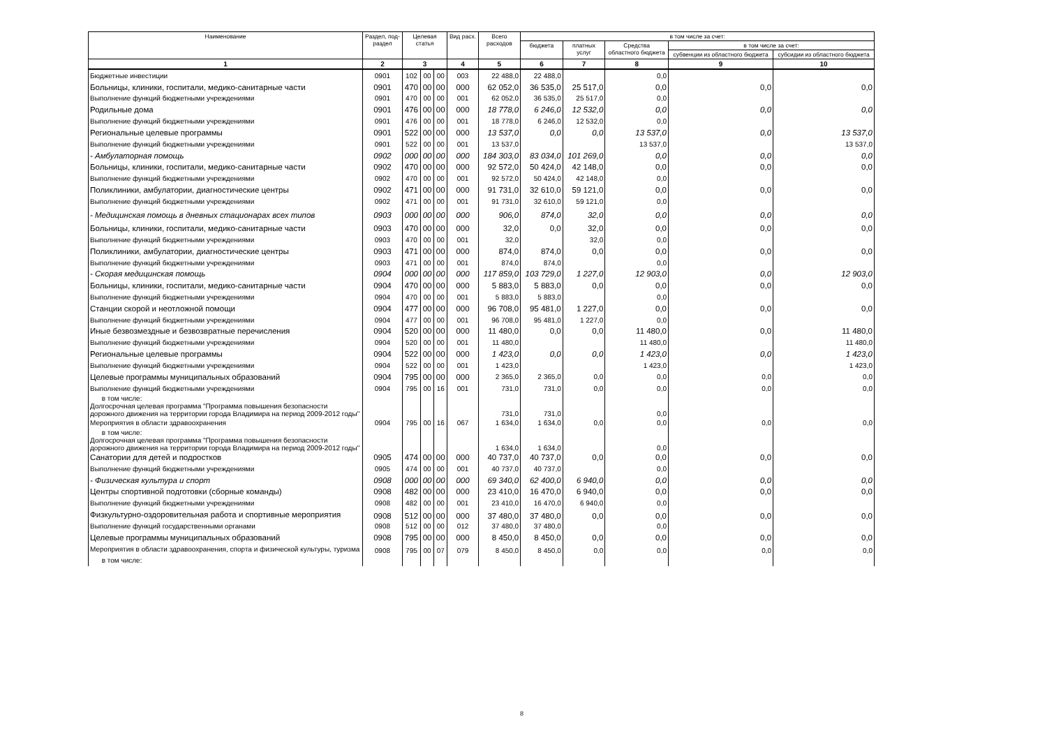| Наименование | Раздел, под- раздел | Целевая статья | | | Вид расх. | Всего расходов | в том числе за счет: | | | | |
| --- | --- | --- | --- | --- | --- | --- | --- | --- | --- | --- | --- |
| | | | | | | | бюджета | платных услуг | Средства областного бюджета | в том числе за счет: | |
| | | | | | | | | | | субвенции из областного бюджета | субсидии из областного бюджета |
| 1 | 2 | 3 | | | 4 | 5 | 6 | 7 | 8 | 9 | 10 |
| Бюджетные инвестиции | 0901 | 102 | 00 | 00 | 003 | 22 488,0 | 22 488,0 | | 0,0 | | |
| Больницы, клиники, госпитали, медико-санитарные части | 0901 | 470 | 00 | 00 | 000 | 62 052,0 | 36 535,0 | 25 517,0 | 0,0 | 0,0 | 0,0 |
| Выполнение функций бюджетными учреждениями | 0901 | 470 | 00 | 00 | 001 | 62 052,0 | 36 535,0 | 25 517,0 | 0,0 | | |
| Родильные дома | 0901 | 476 | 00 | 00 | 000 | 18 778,0 | 6 246,0 | 12 532,0 | 0,0 | 0,0 | 0,0 |
| Выполнение функций бюджетными учреждениями | 0901 | 476 | 00 | 00 | 001 | 18 778,0 | 6 246,0 | 12 532,0 | 0,0 | | |
| Региональные целевые программы | 0901 | 522 | 00 | 00 | 000 | 13 537,0 | 0,0 | 0,0 | 13 537,0 | 0,0 | 13 537,0 |
| Выполнение функций бюджетными учреждениями | 0901 | 522 | 00 | 00 | 001 | 13 537,0 | | | 13 537,0 | | 13 537,0 |
| - Амбулаторная помощь | 0902 | 000 | 00 | 00 | 000 | 184 303,0 | 83 034,0 | 101 269,0 | 0,0 | 0,0 | 0,0 |
| Больницы, клиники, госпитали, медико-санитарные части | 0902 | 470 | 00 | 00 | 000 | 92 572,0 | 50 424,0 | 42 148,0 | 0,0 | 0,0 | 0,0 |
| Выполнение функций бюджетными учреждениями | 0902 | 470 | 00 | 00 | 001 | 92 572,0 | 50 424,0 | 42 148,0 | 0,0 | | |
| Поликлиники, амбулатории, диагностические центры | 0902 | 471 | 00 | 00 | 000 | 91 731,0 | 32 610,0 | 59 121,0 | 0,0 | 0,0 | 0,0 |
| Выполнение функций бюджетными учреждениями | 0902 | 471 | 00 | 00 | 001 | 91 731,0 | 32 610,0 | 59 121,0 | 0,0 | | |
| - Медицинская помощь в дневных стационарах всех типов | 0903 | 000 | 00 | 00 | 000 | 906,0 | 874,0 | 32,0 | 0,0 | 0,0 | 0,0 |
| Больницы, клиники, госпитали, медико-санитарные части | 0903 | 470 | 00 | 00 | 000 | 32,0 | 0,0 | 32,0 | 0,0 | 0,0 | 0,0 |
| Выполнение функций бюджетными учреждениями | 0903 | 470 | 00 | 00 | 001 | 32,0 | | 32,0 | 0,0 | | |
| Поликлиники, амбулатории, диагностические центры | 0903 | 471 | 00 | 00 | 000 | 874,0 | 874,0 | 0,0 | 0,0 | 0,0 | 0,0 |
| Выполнение функций бюджетными учреждениями | 0903 | 471 | 00 | 00 | 001 | 874,0 | 874,0 | | 0,0 | | |
| - Скорая медицинская помощь | 0904 | 000 | 00 | 00 | 000 | 117 859,0 | 103 729,0 | 1 227,0 | 12 903,0 | 0,0 | 12 903,0 |
| Больницы, клиники, госпитали, медико-санитарные части | 0904 | 470 | 00 | 00 | 000 | 5 883,0 | 5 883,0 | 0,0 | 0,0 | 0,0 | 0,0 |
| Выполнение функций бюджетными учреждениями | 0904 | 470 | 00 | 00 | 001 | 5 883,0 | 5 883,0 | | 0,0 | | |
| Станции скорой и неотложной помощи | 0904 | 477 | 00 | 00 | 000 | 96 708,0 | 95 481,0 | 1 227,0 | 0,0 | 0,0 | 0,0 |
| Выполнение функций бюджетными учреждениями | 0904 | 477 | 00 | 00 | 001 | 96 708,0 | 95 481,0 | 1 227,0 | 0,0 | | |
| Иные безвозмездные и безвозвратные перечисления | 0904 | 520 | 00 | 00 | 000 | 11 480,0 | 0,0 | 0,0 | 11 480,0 | 0,0 | 11 480,0 |
| Выполнение функций бюджетными учреждениями | 0904 | 520 | 00 | 00 | 001 | 11 480,0 | | | 11 480,0 | | 11 480,0 |
| Региональные целевые программы | 0904 | 522 | 00 | 00 | 000 | 1 423,0 | 0,0 | 0,0 | 1 423,0 | 0,0 | 1 423,0 |
| Выполнение функций бюджетными учреждениями | 0904 | 522 | 00 | 00 | 001 | 1 423,0 | | | 1 423,0 | | 1 423,0 |
| Целевые программы муниципальных образований | 0904 | 795 | 00 | 00 | 000 | 2 365,0 | 2 365,0 | 0,0 | 0,0 | 0,0 | 0,0 |
| Выполнение функций бюджетными учреждениями | 0904 | 795 | 00 | 16 | 001 | 731,0 | 731,0 | 0,0 | 0,0 | 0,0 | 0,0 |
| в том числе: Долгосрочная целевая программа "Программа повышения безопасности дорожного движения на территории города Владимира на период 2009-2012 годы" | | | | | | 731,0 | 731,0 | | 0,0 | | |
| Мероприятия в области здравоохранения | 0904 | 795 | 00 | 16 | 067 | 1 634,0 | 1 634,0 | 0,0 | 0,0 | 0,0 | 0,0 |
| в том числе: Долгосрочная целевая программа "Программа повышения безопасности дорожного движения на территории города Владимира на период 2009-2012 годы" | | | | | | 1 634,0 | 1 634,0 | | 0,0 | | |
| Санатории для детей и подростков | 0905 | 474 | 00 | 00 | 000 | 40 737,0 | 40 737,0 | 0,0 | 0,0 | 0,0 | 0,0 |
| Выполнение функций бюджетными учреждениями | 0905 | 474 | 00 | 00 | 001 | 40 737,0 | 40 737,0 | | 0,0 | | |
| - Физическая культура и спорт | 0908 | 000 | 00 | 00 | 000 | 69 340,0 | 62 400,0 | 6 940,0 | 0,0 | 0,0 | 0,0 |
| Центры спортивной подготовки (сборные команды) | 0908 | 482 | 00 | 00 | 000 | 23 410,0 | 16 470,0 | 6 940,0 | 0,0 | 0,0 | 0,0 |
| Выполнение функций бюджетными учреждениями | 0908 | 482 | 00 | 00 | 001 | 23 410,0 | 16 470,0 | 6 940,0 | 0,0 | | |
| Физкультурно-оздоровительная работа и спортивные мероприятия | 0908 | 512 | 00 | 00 | 000 | 37 480,0 | 37 480,0 | 0,0 | 0,0 | 0,0 | 0,0 |
| Выполнение функций государственными органами | 0908 | 512 | 00 | 00 | 012 | 37 480,0 | 37 480,0 | | 0,0 | | |
| Целевые программы муниципальных образований | 0908 | 795 | 00 | 00 | 000 | 8 450,0 | 8 450,0 | 0,0 | 0,0 | 0,0 | 0,0 |
| Мероприятия в области здравоохранения, спорта и физической культуры, туризма | 0908 | 795 | 00 | 07 | 079 | 8 450,0 | 8 450,0 | 0,0 | 0,0 | 0,0 | 0,0 |
| в том числе: | | | | | | | | | | | |
8